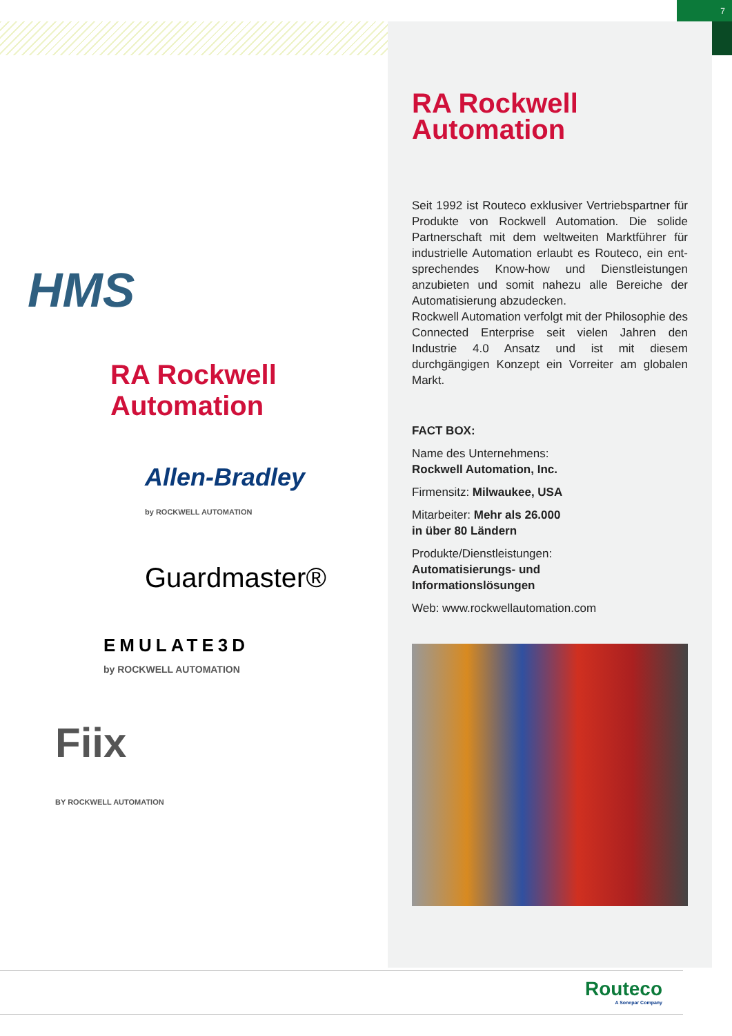7
HMS
RA Rockwell
Automation
Allen-Bradley
by ROCKWELL AUTOMATION
Guardmaster®
EMULATE3D
by ROCKWELL AUTOMATION
Fiix
BY ROCKWELL AUTOMATION
RA Rockwell
Automation
Seit 1992 ist Routeco exklusiver Vertriebs­partner für Produkte von Rockwell Auto­mation. Die solide Partnerschaft mit dem weltweiten Marktführer für industrielle Automation erlaubt es Routeco, ein ent­sprechendes Know-how und Dienstleistungen anzubieten und somit nahezu alle Bereiche der Automatisierung abzudecken.
Rockwell Automation verfolgt mit der Philo­sophie des Connected Enterprise seit vielen Jahren den Industrie 4.0 Ansatz und ist mit diesem durchgängigen Konzept ein Vorreiter am globalen Markt.
FACT BOX:
Name des Unternehmens:
Rockwell Automation, Inc.
Firmensitz: Milwaukee, USA
Mitarbeiter: Mehr als 26.000
in über 80 Ländern
Produkte/Dienstleistungen:
Automatisierungs- und
Informationslösungen
Web: www.rockwellautomation.com
Routeco
A Sonepar Company